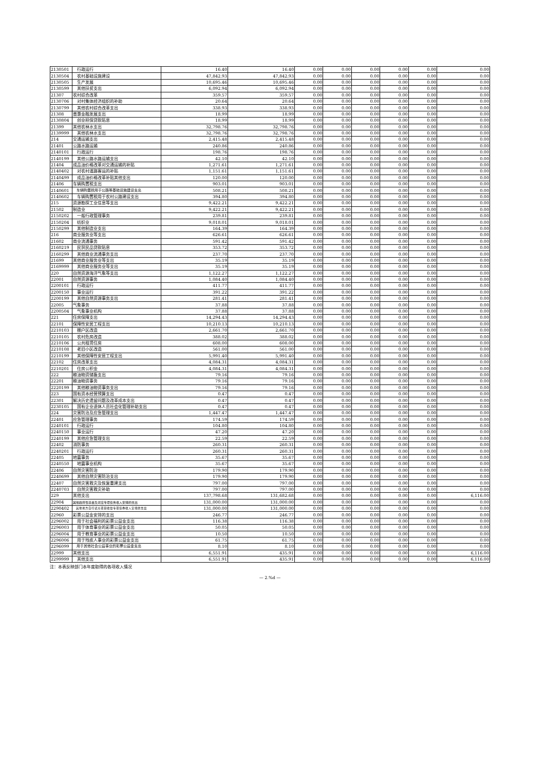| 2130501 | 行政运行 | 16.40 | 16.40 | 0.00 | 0.00 | 0.00 | 0.00 | 0.00 | 0.00 |
| 2130504 | 农村基础设施建设 | 47,842.93 | 47,842.93 | 0.00 | 0.00 | 0.00 | 0.00 | 0.00 | 0.00 |
| 2130505 | 生产发展 | 10,695.46 | 10,695.46 | 0.00 | 0.00 | 0.00 | 0.00 | 0.00 | 0.00 |
| 2130599 | 其他扶贫支出 | 6,092.94 | 6,092.94 | 0.00 | 0.00 | 0.00 | 0.00 | 0.00 | 0.00 |
| 21307 | 农村综合改革 | 359.57 | 359.57 | 0.00 | 0.00 | 0.00 | 0.00 | 0.00 | 0.00 |
| 2130706 | 对村集体经济组织的补助 | 20.64 | 20.64 | 0.00 | 0.00 | 0.00 | 0.00 | 0.00 | 0.00 |
| 2130799 | 其他农村综合改革支出 | 338.93 | 338.93 | 0.00 | 0.00 | 0.00 | 0.00 | 0.00 | 0.00 |
| 21308 | 普惠金融发展支出 | 18.99 | 18.99 | 0.00 | 0.00 | 0.00 | 0.00 | 0.00 | 0.00 |
| 2130804 | 创业担保贷款贴息 | 18.99 | 18.99 | 0.00 | 0.00 | 0.00 | 0.00 | 0.00 | 0.00 |
| 21399 | 其他农林水支出 | 32,798.76 | 32,798.76 | 0.00 | 0.00 | 0.00 | 0.00 | 0.00 | 0.00 |
| 2139999 | 其他农林水支出 | 32,798.76 | 32,798.76 | 0.00 | 0.00 | 0.00 | 0.00 | 0.00 | 0.00 |
| 214 | 交通运输支出 | 2,415.48 | 2,415.48 | 0.00 | 0.00 | 0.00 | 0.00 | 0.00 | 0.00 |
| 21401 | 公路水路运输 | 240.86 | 240.86 | 0.00 | 0.00 | 0.00 | 0.00 | 0.00 | 0.00 |
| 2140101 | 行政运行 | 198.76 | 198.76 | 0.00 | 0.00 | 0.00 | 0.00 | 0.00 | 0.00 |
| 2140199 | 其他公路水路运输支出 | 42.10 | 42.10 | 0.00 | 0.00 | 0.00 | 0.00 | 0.00 | 0.00 |
| 21404 | 成品油价格改革对交通运输的补贴 | 1,271.61 | 1,271.61 | 0.00 | 0.00 | 0.00 | 0.00 | 0.00 | 0.00 |
| 2140402 | 对农村道路客运的补贴 | 1,151.61 | 1,151.61 | 0.00 | 0.00 | 0.00 | 0.00 | 0.00 | 0.00 |
| 2140499 | 成品油价格改革补贴其他支出 | 120.00 | 120.00 | 0.00 | 0.00 | 0.00 | 0.00 | 0.00 | 0.00 |
| 21406 | 车辆购置税支出 | 903.01 | 903.01 | 0.00 | 0.00 | 0.00 | 0.00 | 0.00 | 0.00 |
| 2140601 | 车辆购置税用于公路等基础设施建设支出 | 508.21 | 508.21 | 0.00 | 0.00 | 0.00 | 0.00 | 0.00 | 0.00 |
| 2140602 | 车辆购置税用于农村公路建设支出 | 394.80 | 394.80 | 0.00 | 0.00 | 0.00 | 0.00 | 0.00 | 0.00 |
| 215 | 资源勘探工业信息等支出 | 9,422.21 | 9,422.21 | 0.00 | 0.00 | 0.00 | 0.00 | 0.00 | 0.00 |
| 21502 | 制造业 | 9,422.21 | 9,422.21 | 0.00 | 0.00 | 0.00 | 0.00 | 0.00 | 0.00 |
| 2150202 | 一般行政管理事务 | 239.81 | 239.81 | 0.00 | 0.00 | 0.00 | 0.00 | 0.00 | 0.00 |
| 2150204 | 纺织业 | 9,018.01 | 9,018.01 | 0.00 | 0.00 | 0.00 | 0.00 | 0.00 | 0.00 |
| 2150299 | 其他制造业支出 | 164.39 | 164.39 | 0.00 | 0.00 | 0.00 | 0.00 | 0.00 | 0.00 |
| 216 | 商业服务业等支出 | 626.61 | 626.61 | 0.00 | 0.00 | 0.00 | 0.00 | 0.00 | 0.00 |
| 21602 | 商业流通事务 | 591.42 | 591.42 | 0.00 | 0.00 | 0.00 | 0.00 | 0.00 | 0.00 |
| 2160219 | 民贸民品贷款贴息 | 353.72 | 353.72 | 0.00 | 0.00 | 0.00 | 0.00 | 0.00 | 0.00 |
| 2160299 | 其他商业流通事务支出 | 237.70 | 237.70 | 0.00 | 0.00 | 0.00 | 0.00 | 0.00 | 0.00 |
| 21699 | 其他商业服务业等支出 | 35.19 | 35.19 | 0.00 | 0.00 | 0.00 | 0.00 | 0.00 | 0.00 |
| 2169999 | 其他商业服务业等支出 | 35.19 | 35.19 | 0.00 | 0.00 | 0.00 | 0.00 | 0.00 | 0.00 |
| 220 | 自然资源海洋气象等支出 | 1,122.27 | 1,122.27 | 0.00 | 0.00 | 0.00 | 0.00 | 0.00 | 0.00 |
| 22001 | 自然资源事务 | 1,084.40 | 1,084.40 | 0.00 | 0.00 | 0.00 | 0.00 | 0.00 | 0.00 |
| 2200101 | 行政运行 | 411.77 | 411.77 | 0.00 | 0.00 | 0.00 | 0.00 | 0.00 | 0.00 |
| 2200150 | 事业运行 | 391.22 | 391.22 | 0.00 | 0.00 | 0.00 | 0.00 | 0.00 | 0.00 |
| 2200199 | 其他自然资源事务支出 | 281.41 | 281.41 | 0.00 | 0.00 | 0.00 | 0.00 | 0.00 | 0.00 |
| 22005 | 气象事务 | 37.88 | 37.88 | 0.00 | 0.00 | 0.00 | 0.00 | 0.00 | 0.00 |
| 2200504 | 气象事业机构 | 37.88 | 37.88 | 0.00 | 0.00 | 0.00 | 0.00 | 0.00 | 0.00 |
| 221 | 住房保障支出 | 14,294.43 | 14,294.43 | 0.00 | 0.00 | 0.00 | 0.00 | 0.00 | 0.00 |
| 22101 | 保障性安居工程支出 | 10,210.13 | 10,210.13 | 0.00 | 0.00 | 0.00 | 0.00 | 0.00 | 0.00 |
| 2210103 | 棚户区改造 | 2,661.70 | 2,661.70 | 0.00 | 0.00 | 0.00 | 0.00 | 0.00 | 0.00 |
| 2210105 | 农村危房改造 | 388.02 | 388.02 | 0.00 | 0.00 | 0.00 | 0.00 | 0.00 | 0.00 |
| 2210106 | 公共租赁住房 | 608.00 | 608.00 | 0.00 | 0.00 | 0.00 | 0.00 | 0.00 | 0.00 |
| 2210108 | 老旧小区改造 | 561.00 | 561.00 | 0.00 | 0.00 | 0.00 | 0.00 | 0.00 | 0.00 |
| 2210199 | 其他保障性安居工程支出 | 5,991.40 | 5,991.40 | 0.00 | 0.00 | 0.00 | 0.00 | 0.00 | 0.00 |
| 22102 | 住房改革支出 | 4,084.31 | 4,084.31 | 0.00 | 0.00 | 0.00 | 0.00 | 0.00 | 0.00 |
| 2210201 | 住房公积金 | 4,084.31 | 4,084.31 | 0.00 | 0.00 | 0.00 | 0.00 | 0.00 | 0.00 |
| 222 | 粮油物资储备支出 | 79.16 | 79.16 | 0.00 | 0.00 | 0.00 | 0.00 | 0.00 | 0.00 |
| 22201 | 粮油物资事务 | 79.16 | 79.16 | 0.00 | 0.00 | 0.00 | 0.00 | 0.00 | 0.00 |
| 2220199 | 其他粮油物资事务支出 | 79.16 | 79.16 | 0.00 | 0.00 | 0.00 | 0.00 | 0.00 | 0.00 |
| 223 | 国有资本经营预算支出 | 0.47 | 0.47 | 0.00 | 0.00 | 0.00 | 0.00 | 0.00 | 0.00 |
| 22301 | 解决历史遗留问题及改革成本支出 | 0.47 | 0.47 | 0.00 | 0.00 | 0.00 | 0.00 | 0.00 | 0.00 |
| 2230105 | 国有企业退休人员社会化管理补助支出 | 0.47 | 0.47 | 0.00 | 0.00 | 0.00 | 0.00 | 0.00 | 0.00 |
| 224 | 灾害防治及应急管理支出 | 1,447.47 | 1,447.47 | 0.00 | 0.00 | 0.00 | 0.00 | 0.00 | 0.00 |
| 22401 | 应急管理事务 | 174.59 | 174.59 | 0.00 | 0.00 | 0.00 | 0.00 | 0.00 | 0.00 |
| 2240101 | 行政运行 | 104.80 | 104.80 | 0.00 | 0.00 | 0.00 | 0.00 | 0.00 | 0.00 |
| 2240150 | 事业运行 | 47.20 | 47.20 | 0.00 | 0.00 | 0.00 | 0.00 | 0.00 | 0.00 |
| 2240199 | 其他应急管理支出 | 22.59 | 22.59 | 0.00 | 0.00 | 0.00 | 0.00 | 0.00 | 0.00 |
| 22402 | 消防事务 | 260.31 | 260.31 | 0.00 | 0.00 | 0.00 | 0.00 | 0.00 | 0.00 |
| 2240201 | 行政运行 | 260.31 | 260.31 | 0.00 | 0.00 | 0.00 | 0.00 | 0.00 | 0.00 |
| 22405 | 地震事务 | 35.67 | 35.67 | 0.00 | 0.00 | 0.00 | 0.00 | 0.00 | 0.00 |
| 2240550 | 地震事业机构 | 35.67 | 35.67 | 0.00 | 0.00 | 0.00 | 0.00 | 0.00 | 0.00 |
| 22406 | 自然灾害防治 | 179.90 | 179.90 | 0.00 | 0.00 | 0.00 | 0.00 | 0.00 | 0.00 |
| 2240699 | 其他自然灾害防治支出 | 179.90 | 179.90 | 0.00 | 0.00 | 0.00 | 0.00 | 0.00 | 0.00 |
| 22407 | 自然灾害救灾及恢复重建支出 | 797.00 | 797.00 | 0.00 | 0.00 | 0.00 | 0.00 | 0.00 | 0.00 |
| 2240703 | 自然灾害救灾补助 | 797.00 | 797.00 | 0.00 | 0.00 | 0.00 | 0.00 | 0.00 | 0.00 |
| 229 | 其他支出 | 137,798.68 | 131,682.68 | 0.00 | 0.00 | 0.00 | 0.00 | 0.00 | 6,116.00 |
| 22904 | 其他政府性基金及对应专项债务收入安排的支出 | 131,000.00 | 131,000.00 | 0.00 | 0.00 | 0.00 | 0.00 | 0.00 | 0.00 |
| 2290402 | 其他地方自行试点项目收益专项债券收入安排的支出 | 131,000.00 | 131,000.00 | 0.00 | 0.00 | 0.00 | 0.00 | 0.00 | 0.00 |
| 22960 | 彩票公益金安排的支出 | 246.77 | 246.77 | 0.00 | 0.00 | 0.00 | 0.00 | 0.00 | 0.00 |
| 2296002 | 用于社会福利的彩票公益金支出 | 116.38 | 116.38 | 0.00 | 0.00 | 0.00 | 0.00 | 0.00 | 0.00 |
| 2296003 | 用于体育事业的彩票公益金支出 | 50.05 | 50.05 | 0.00 | 0.00 | 0.00 | 0.00 | 0.00 | 0.00 |
| 2296004 | 用于教育事业的彩票公益金支出 | 10.50 | 10.50 | 0.00 | 0.00 | 0.00 | 0.00 | 0.00 | 0.00 |
| 2296006 | 用于残疾人事业的彩票公益金支出 | 61.75 | 61.75 | 0.00 | 0.00 | 0.00 | 0.00 | 0.00 | 0.00 |
| 2296099 | 用于其他社会公益事业的彩票公益金支出 | 8.10 | 8.10 | 0.00 | 0.00 | 0.00 | 0.00 | 0.00 | 0.00 |
| 22999 | 其他支出 | 6,551.91 | 435.91 | 0.00 | 0.00 | 0.00 | 0.00 | 0.00 | 6,116.00 |
| 2299999 | 其他支出 | 6,551.91 | 435.91 | 0.00 | 0.00 | 0.00 | 0.00 | 0.00 | 6,116.00 |
注：本表反映部门本年度取得的各项收入情况
— 2.%d —